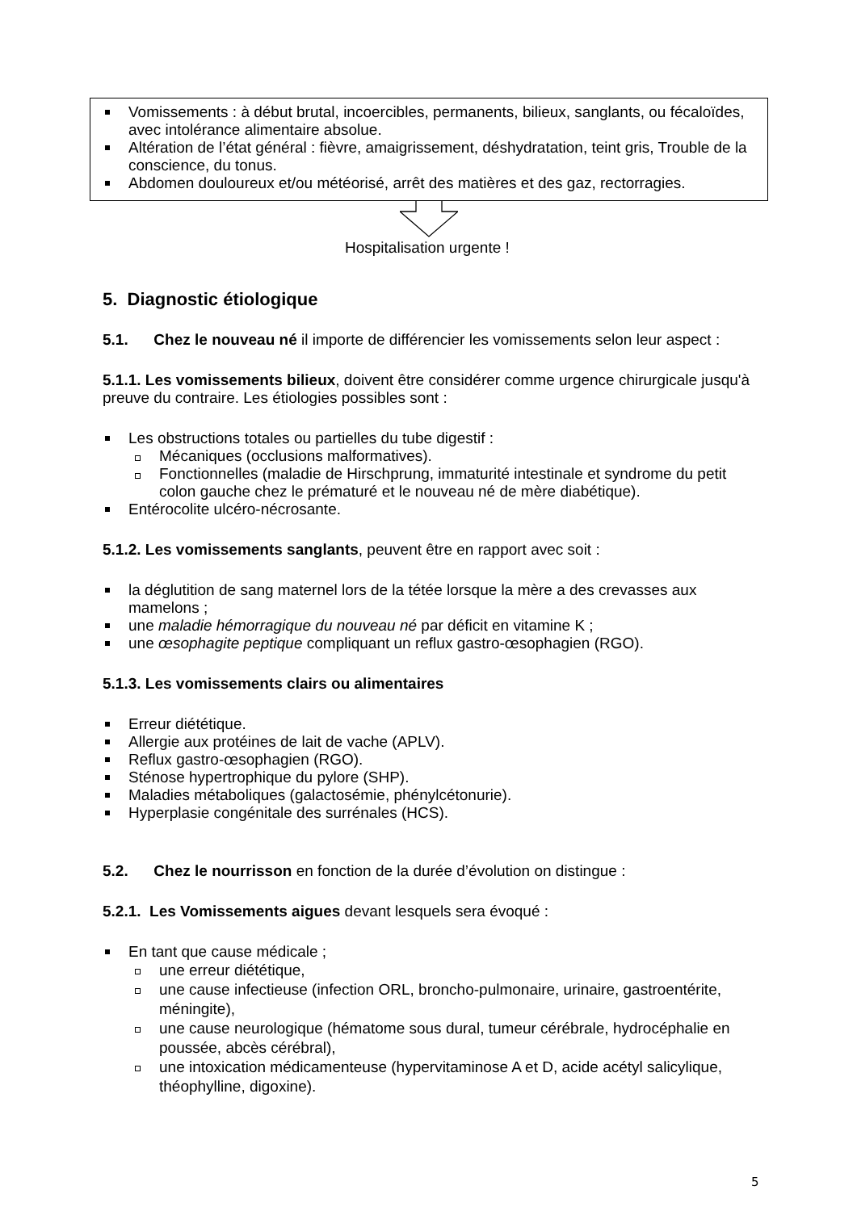Vomissements : à début brutal, incoercibles, permanents, bilieux, sanglants, ou fécaloïdes, avec intolérance alimentaire absolue.
Altération de l’état général : fièvre, amaigrissement, déshydratation, teint gris, Trouble de la conscience, du tonus.
Abdomen douloureux et/ou météorisé, arrêt des matières et des gaz, rectorragies.
Hospitalisation urgente !
5. Diagnostic étiologique
5.1. Chez le nouveau né il importe de différencier les vomissements selon leur aspect :
5.1.1. Les vomissements bilieux, doivent être considérer comme urgence chirurgicale jusqu'à preuve du contraire. Les étiologies possibles sont :
Les obstructions totales ou partielles du tube digestif :
Mécaniques (occlusions malformatives).
Fonctionnelles (maladie de Hirschprung, immaturité intestinale et syndrome du petit colon gauche chez le prématuré et le nouveau né de mère diabétique).
Entérocolite ulcéro-nécrosante.
5.1.2. Les vomissements sanglants, peuvent être en rapport avec soit :
la déglutition de sang maternel lors de la tétée lorsque la mère a des crevasses aux mamelons ;
une maladie hémorragique du nouveau né par déficit en vitamine K ;
une œsophagite peptique compliquant un reflux gastro-œsophagien (RGO).
5.1.3. Les vomissements clairs ou alimentaires
Erreur diététique.
Allergie aux protéines de lait de vache (APLV).
Reflux gastro-œsophagien (RGO).
Sténose hypertrophique du pylore (SHP).
Maladies métaboliques (galactosémie, phénylcétonurie).
Hyperplasie congénitale des surrénales (HCS).
5.2. Chez le nourrisson en fonction de la durée d’évolution on distingue :
5.2.1. Les Vomissements aigues devant lesquels sera évoqué :
En tant que cause médicale ;
une erreur diététique,
une cause infectieuse (infection ORL, broncho-pulmonaire, urinaire, gastroentérite, méningite),
une cause neurologique (hématome sous dural, tumeur cérébrale, hydrocéphalie en poussée, abcès cérébral),
une intoxication médicamenteuse (hypervitaminose A et D, acide acétyl salicylique, théophylline, digoxine).
5